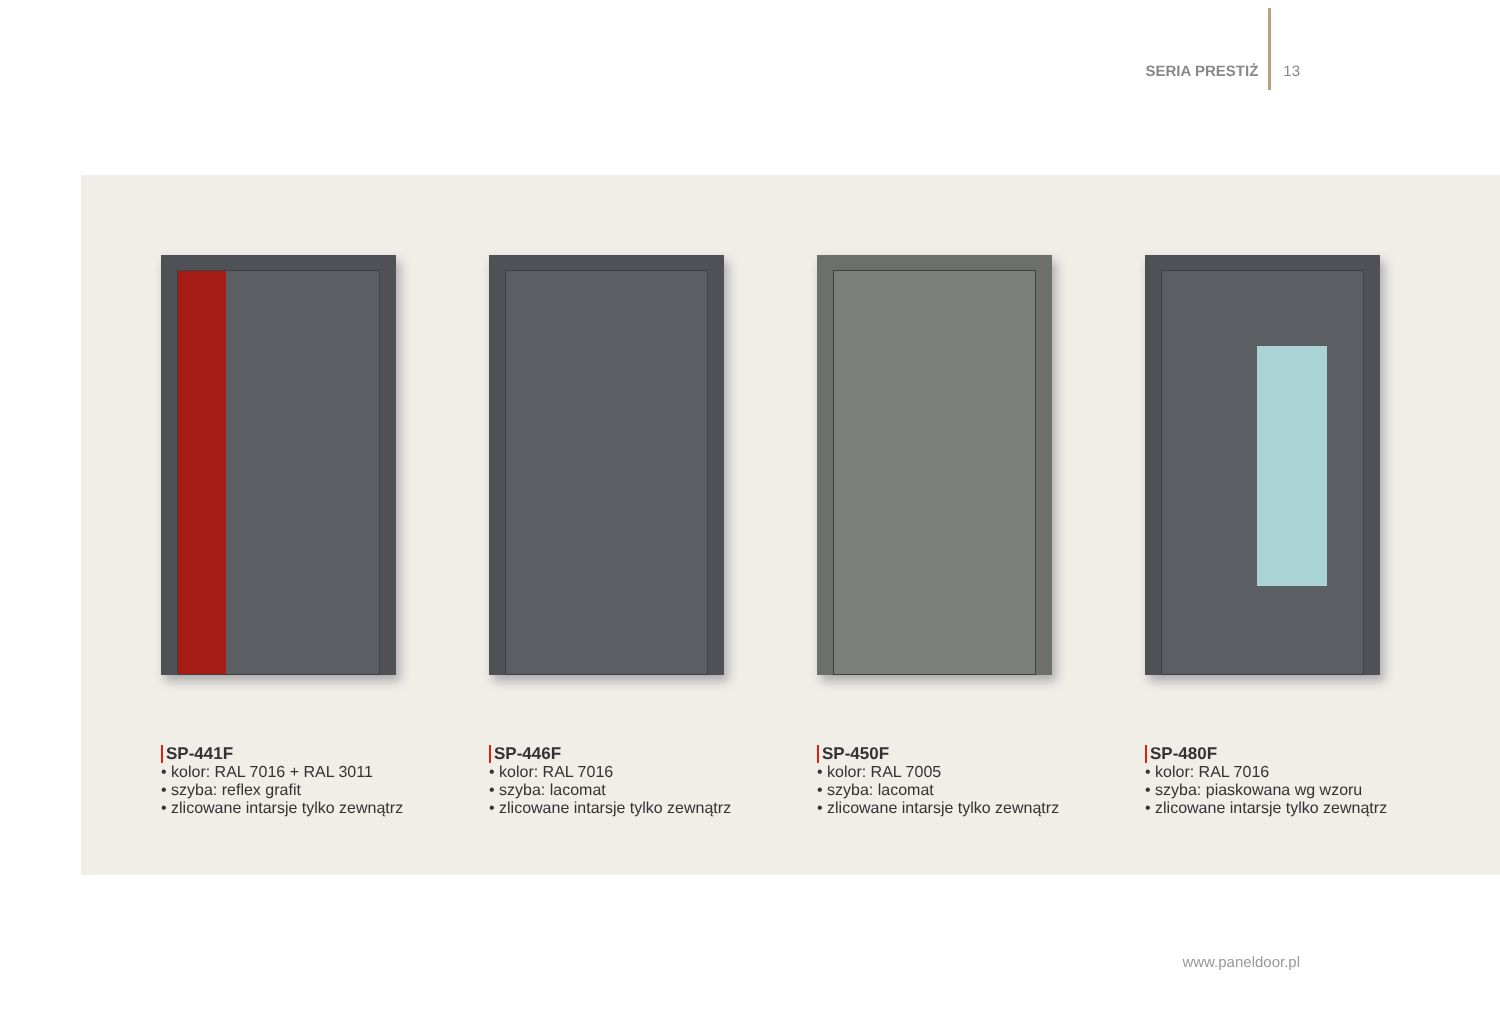SERIA PRESTIŻ 13
SP-441F
• kolor: RAL 7016 + RAL 3011
• szyba: reflex grafit
• zlicowane intarsje tylko zewnątrz
SP-446F
• kolor: RAL 7016
• szyba: lacomat
• zlicowane intarsje tylko zewnątrz
SP-450F
• kolor: RAL 7005
• szyba: lacomat
• zlicowane intarsje tylko zewnątrz
SP-480F
• kolor: RAL 7016
• szyba: piaskowana wg wzoru
• zlicowane intarsje tylko zewnątrz
www.paneldoor.pl